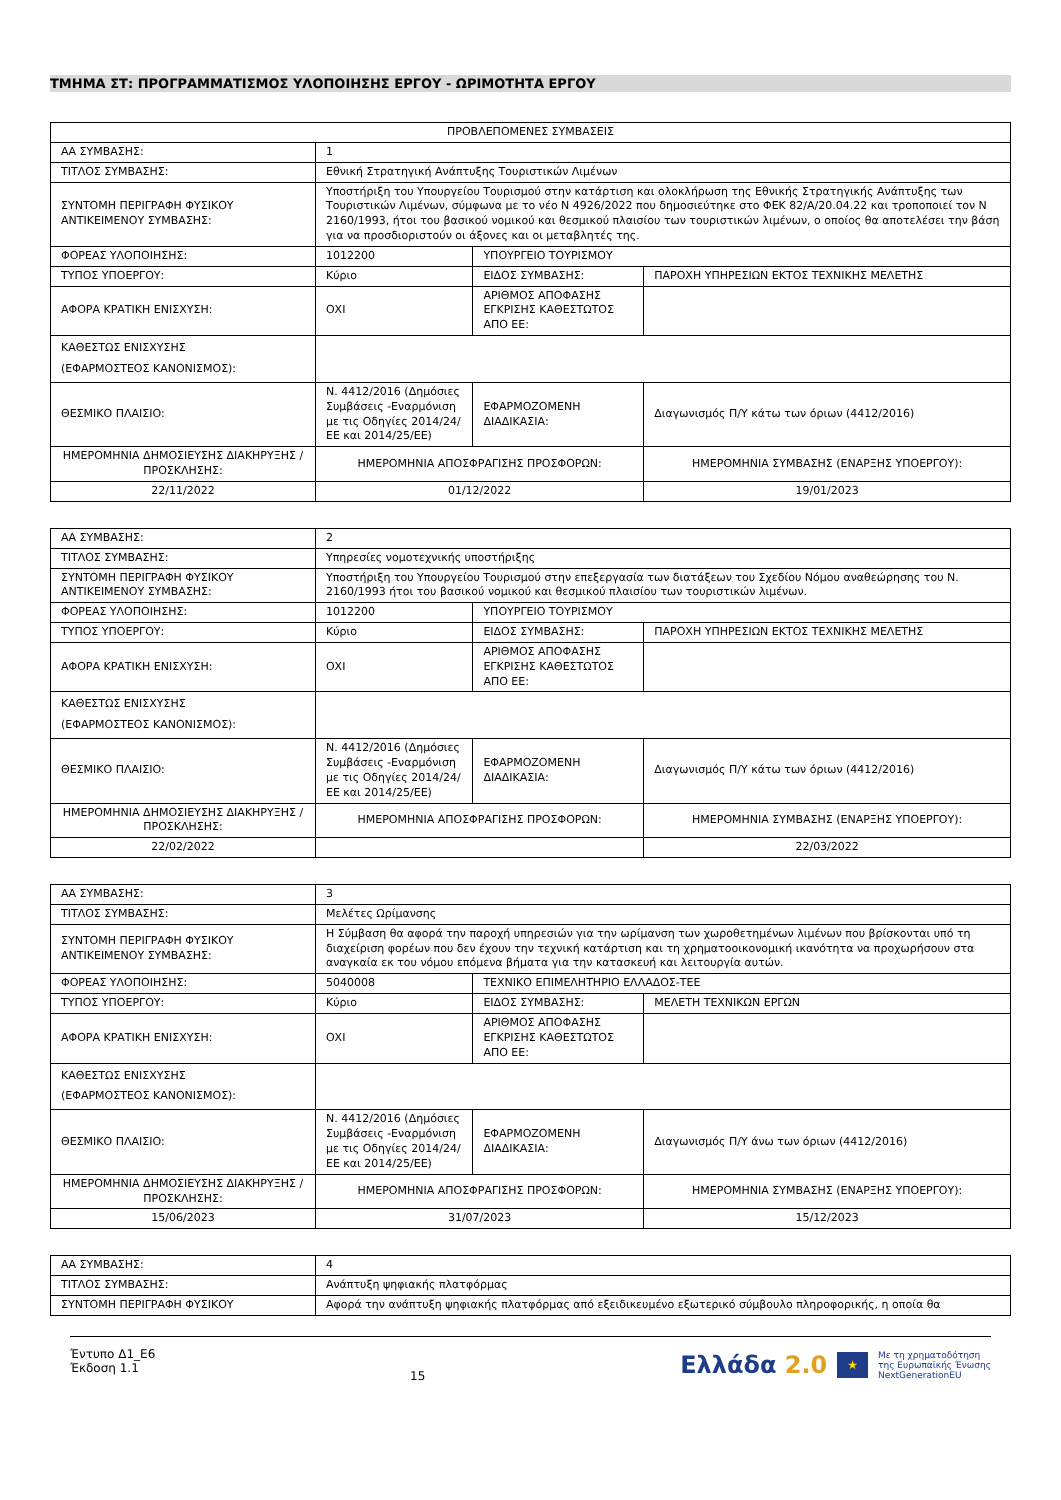ΤΜΗΜΑ ΣΤ: ΠΡΟΓΡΑΜΜΑΤΙΣΜΟΣ ΥΛΟΠΟΙΗΣΗΣ ΕΡΓΟΥ - ΩΡΙΜΟΤΗΤΑ ΕΡΓΟΥ
| ΠΡΟΒΛΕΠΟΜΕΝΕΣ ΣΥΜΒΑΣΕΙΣ | | | |
| ΑΑ ΣΥΜΒΑΣΗΣ: | 1 | | |
| ΤΙΤΛΟΣ ΣΥΜΒΑΣΗΣ: | Εθνική Στρατηγική Ανάπτυξης Τουριστικών Λιμένων | | |
| ΣΥΝΤΟΜΗ ΠΕΡΙΓΡΑΦΗ ΦΥΣΙΚΟΥ ΑΝΤΙΚΕΙΜΕΝΟΥ ΣΥΜΒΑΣΗΣ: | Υποστήριξη του Υπουργείου Τουρισμού στην κατάρτιση και ολοκλήρωση της Εθνικής Στρατηγικής Ανάπτυξης των Τουριστικών Λιμένων, σύμφωνα με το νέο Ν 4926/2022 που δημοσιεύτηκε στο ΦΕΚ 82/Α/20.04.22 και τροποποιεί τον Ν 2160/1993, ήτοι του βασικού νομικού και θεσμικού πλαισίου των τουριστικών λιμένων, ο οποίος θα αποτελέσει την βάση για να προσδιοριστούν οι άξονες και οι μεταβλητές της. | | |
| ΦΟΡΕΑΣ ΥΛΟΠΟΙΗΣΗΣ: | 1012200 | ΥΠΟΥΡΓΕΙΟ ΤΟΥΡΙΣΜΟΥ | |
| ΤΥΠΟΣ ΥΠΟΕΡΓΟΥ: | Κύριο | ΕΙΔΟΣ ΣΥΜΒΑΣΗΣ: | ΠΑΡΟΧΗ ΥΠΗΡΕΣΙΩΝ ΕΚΤΟΣ ΤΕΧΝΙΚΗΣ ΜΕΛΕΤΗΣ |
| ΑΦΟΡΑ ΚΡΑΤΙΚΗ ΕΝΙΣΧΥΣΗ: | ΟΧΙ | ΑΡΙΘΜΟΣ ΑΠΟΦΑΣΗΣ ΕΓΚΡΙΣΗΣ ΚΑΘΕΣΤΩΤΟΣ ΑΠΟ ΕΕ: | |
| ΚΑΘΕΣΤΩΣ ΕΝΙΣΧΥΣΗΣ (ΕΦΑΡΜΟΣΤΕΟΣ ΚΑΝΟΝΙΣΜΟΣ): | | | |
| ΘΕΣΜΙΚΟ ΠΛΑΙΣΙΟ: | Ν. 4412/2016 (Δημόσιες Συμβάσεις -Εναρμόνιση με τις Οδηγίες 2014/24/ΕΕ και 2014/25/ΕΕ) | ΕΦΑΡΜΟΖΟΜΕΝΗ ΔΙΑΔΙΚΑΣΙΑ: | Διαγωνισμός Π/Υ κάτω των όριων (4412/2016) |
| ΗΜΕΡΟΜΗΝΙΑ ΔΗΜΟΣΙΕΥΣΗΣ ΔΙΑΚΗΡΥΞΗΣ / ΠΡΟΣΚΛΗΣΗΣ: | ΗΜΕΡΟΜΗΝΙΑ ΑΠΟΣΦΡΑΓΙΣΗΣ ΠΡΟΣΦΟΡΩΝ: | | ΗΜΕΡΟΜΗΝΙΑ ΣΥΜΒΑΣΗΣ (ΕΝΑΡΞΗΣ ΥΠΟΕΡΓΟΥ): |
| 22/11/2022 | 01/12/2022 | | 19/01/2023 |
| ΑΑ ΣΥΜΒΑΣΗΣ: | 2 | | |
| ΤΙΤΛΟΣ ΣΥΜΒΑΣΗΣ: | Υπηρεσίες νομοτεχνικής υποστήριξης | | |
| ΣΥΝΤΟΜΗ ΠΕΡΙΓΡΑΦΗ ΦΥΣΙΚΟΥ ΑΝΤΙΚΕΙΜΕΝΟΥ ΣΥΜΒΑΣΗΣ: | Υποστήριξη του Υπουργείου Τουρισμού στην επεξεργασία των διατάξεων του Σχεδίου Νόμου αναθεώρησης του Ν. 2160/1993 ήτοι του βασικού νομικού και θεσμικού πλαισίου των τουριστικών λιμένων. | | |
| ΦΟΡΕΑΣ ΥΛΟΠΟΙΗΣΗΣ: | 1012200 | ΥΠΟΥΡΓΕΙΟ ΤΟΥΡΙΣΜΟΥ | |
| ΤΥΠΟΣ ΥΠΟΕΡΓΟΥ: | Κύριο | ΕΙΔΟΣ ΣΥΜΒΑΣΗΣ: | ΠΑΡΟΧΗ ΥΠΗΡΕΣΙΩΝ ΕΚΤΟΣ ΤΕΧΝΙΚΗΣ ΜΕΛΕΤΗΣ |
| ΑΦΟΡΑ ΚΡΑΤΙΚΗ ΕΝΙΣΧΥΣΗ: | ΟΧΙ | ΑΡΙΘΜΟΣ ΑΠΟΦΑΣΗΣ ΕΓΚΡΙΣΗΣ ΚΑΘΕΣΤΩΤΟΣ ΑΠΟ ΕΕ: | |
| ΚΑΘΕΣΤΩΣ ΕΝΙΣΧΥΣΗΣ (ΕΦΑΡΜΟΣΤΕΟΣ ΚΑΝΟΝΙΣΜΟΣ): | | | |
| ΘΕΣΜΙΚΟ ΠΛΑΙΣΙΟ: | Ν. 4412/2016 (Δημόσιες Συμβάσεις -Εναρμόνιση με τις Οδηγίες 2014/24/ΕΕ και 2014/25/ΕΕ) | ΕΦΑΡΜΟΖΟΜΕΝΗ ΔΙΑΔΙΚΑΣΙΑ: | Διαγωνισμός Π/Υ κάτω των όριων (4412/2016) |
| ΗΜΕΡΟΜΗΝΙΑ ΔΗΜΟΣΙΕΥΣΗΣ ΔΙΑΚΗΡΥΞΗΣ / ΠΡΟΣΚΛΗΣΗΣ: | ΗΜΕΡΟΜΗΝΙΑ ΑΠΟΣΦΡΑΓΙΣΗΣ ΠΡΟΣΦΟΡΩΝ: | | ΗΜΕΡΟΜΗΝΙΑ ΣΥΜΒΑΣΗΣ (ΕΝΑΡΞΗΣ ΥΠΟΕΡΓΟΥ): |
| 22/02/2022 | | | 22/03/2022 |
| ΑΑ ΣΥΜΒΑΣΗΣ: | 3 | | |
| ΤΙΤΛΟΣ ΣΥΜΒΑΣΗΣ: | Μελέτες Ωρίμανσης | | |
| ΣΥΝΤΟΜΗ ΠΕΡΙΓΡΑΦΗ ΦΥΣΙΚΟΥ ΑΝΤΙΚΕΙΜΕΝΟΥ ΣΥΜΒΑΣΗΣ: | Η Σύμβαση θα αφορά την παροχή υπηρεσιών για την ωρίμανση των χωροθετημένων λιμένων που βρίσκονται υπό τη διαχείριση φορέων που δεν έχουν την τεχνική κατάρτιση και τη χρηματοοικονομική ικανότητα να προχωρήσουν στα αναγκαία εκ του νόμου επόμενα βήματα για την κατασκευή και λειτουργία αυτών. | | |
| ΦΟΡΕΑΣ ΥΛΟΠΟΙΗΣΗΣ: | 5040008 | ΤΕΧΝΙΚΟ ΕΠΙΜΕΛΗΤΗΡΙΟ ΕΛΛΑΔΟΣ-ΤΕΕ | |
| ΤΥΠΟΣ ΥΠΟΕΡΓΟΥ: | Κύριο | ΕΙΔΟΣ ΣΥΜΒΑΣΗΣ: | ΜΕΛΕΤΗ ΤΕΧΝΙΚΩΝ ΕΡΓΩΝ |
| ΑΦΟΡΑ ΚΡΑΤΙΚΗ ΕΝΙΣΧΥΣΗ: | ΟΧΙ | ΑΡΙΘΜΟΣ ΑΠΟΦΑΣΗΣ ΕΓΚΡΙΣΗΣ ΚΑΘΕΣΤΩΤΟΣ ΑΠΟ ΕΕ: | |
| ΚΑΘΕΣΤΩΣ ΕΝΙΣΧΥΣΗΣ (ΕΦΑΡΜΟΣΤΕΟΣ ΚΑΝΟΝΙΣΜΟΣ): | | | |
| ΘΕΣΜΙΚΟ ΠΛΑΙΣΙΟ: | Ν. 4412/2016 (Δημόσιες Συμβάσεις -Εναρμόνιση με τις Οδηγίες 2014/24/ΕΕ και 2014/25/ΕΕ) | ΕΦΑΡΜΟΖΟΜΕΝΗ ΔΙΑΔΙΚΑΣΙΑ: | Διαγωνισμός Π/Υ άνω των όριων (4412/2016) |
| ΗΜΕΡΟΜΗΝΙΑ ΔΗΜΟΣΙΕΥΣΗΣ ΔΙΑΚΗΡΥΞΗΣ / ΠΡΟΣΚΛΗΣΗΣ: | ΗΜΕΡΟΜΗΝΙΑ ΑΠΟΣΦΡΑΓΙΣΗΣ ΠΡΟΣΦΟΡΩΝ: | | ΗΜΕΡΟΜΗΝΙΑ ΣΥΜΒΑΣΗΣ (ΕΝΑΡΞΗΣ ΥΠΟΕΡΓΟΥ): |
| 15/06/2023 | 31/07/2023 | | 15/12/2023 |
| ΑΑ ΣΥΜΒΑΣΗΣ: | 4 |
| ΤΙΤΛΟΣ ΣΥΜΒΑΣΗΣ: | Ανάπτυξη ψηφιακής πλατφόρμας |
| ΣΥΝΤΟΜΗ ΠΕΡΙΓΡΑΦΗ ΦΥΣΙΚΟΥ | Αφορά την ανάπτυξη ψηφιακής πλατφόρμας από εξειδικευμένο εξωτερικό σύμβουλο πληροφορικής, η οποία θα |
Έντυπο Δ1_Ε6
Έκδοση 1.1
15
Ελλάδα 2.0 ★ Με τη χρηματοδότηση
της Ευρωπαϊκής Ένωσης
NextGenerationEU